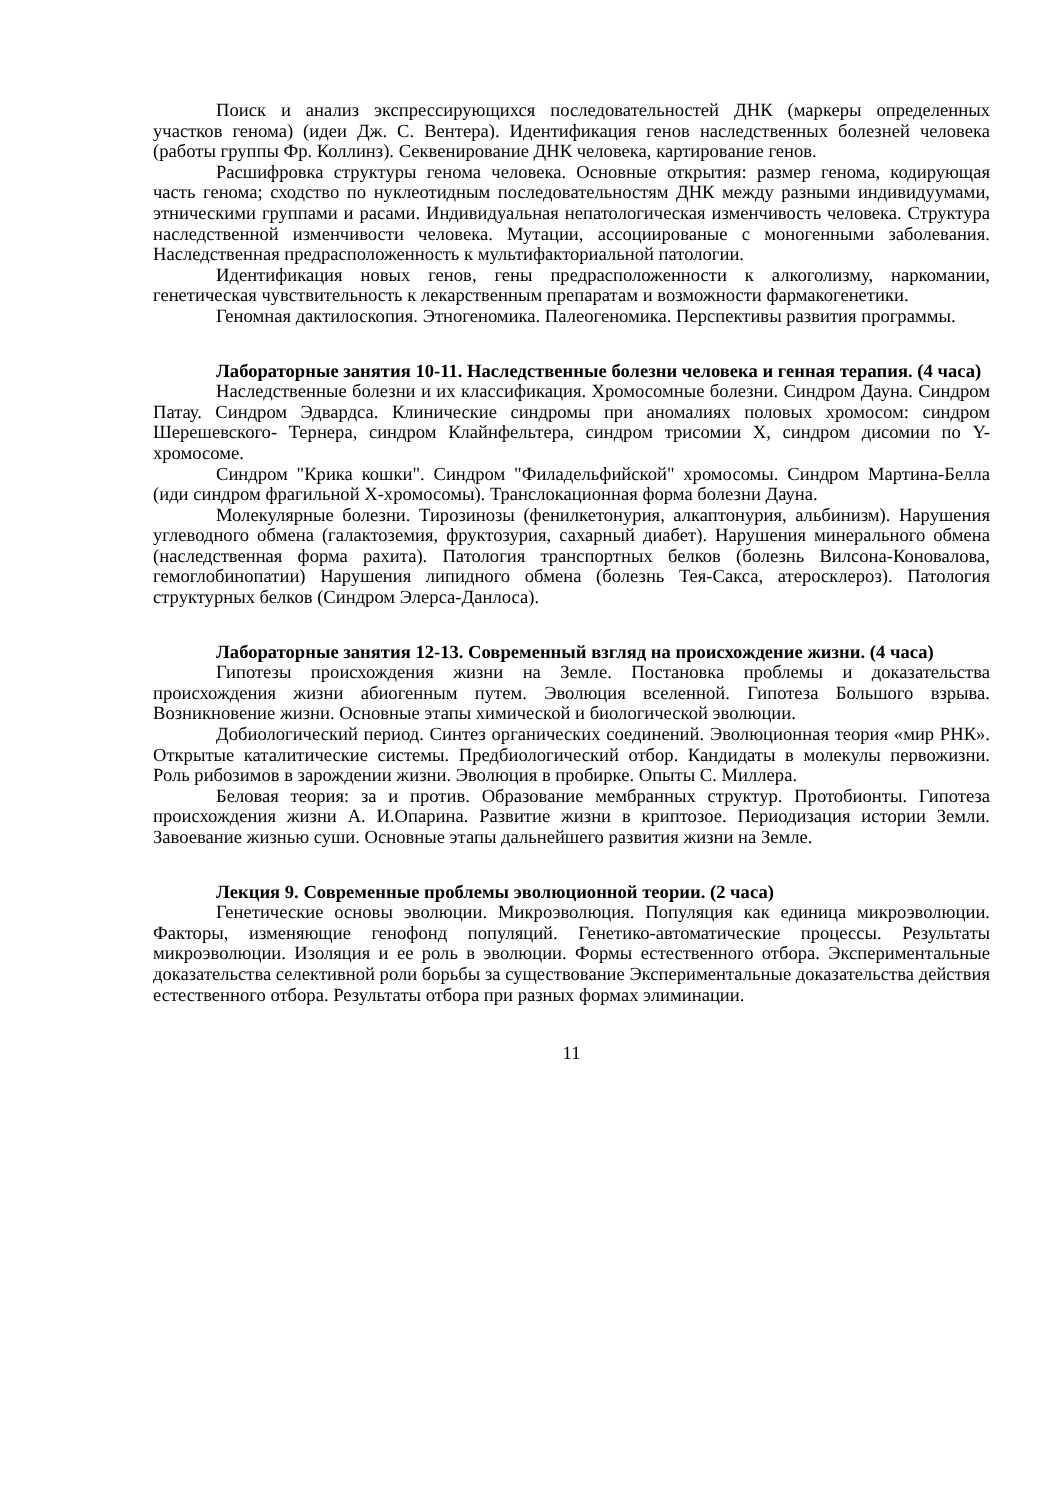Поиск и анализ экспрессирующихся последовательностей ДНК (маркеры определенных участков генома) (идеи Дж. С. Вентера). Идентификация генов наследственных болезней человека (работы группы Фр. Коллинз). Секвенирование ДНК человека, картирование генов.
Расшифровка структуры генома человека. Основные открытия: размер генома, кодирующая часть генома; сходство по нуклеотидным последовательностям ДНК между разными индивидуумами, этническими группами и расами. Индивидуальная непатологическая изменчивость человека. Структура наследственной изменчивости человека. Мутации, ассоциированые с моногенными заболевания. Наследственная предрасположенность к мультифакториальной патологии.
Идентификация новых генов, гены предрасположенности к алкоголизму, наркомании, генетическая чувствительность к лекарственным препаратам и возможности фармакогенетики.
Геномная дактилоскопия. Этногеномика. Палеогеномика. Перспективы развития программы.
Лабораторные занятия 10-11. Наследственные болезни человека и генная терапия. (4 часа)
Наследственные болезни и их классификация. Хромосомные болезни. Синдром Дауна. Синдром Патау. Синдром Эдвардса. Клинические синдромы при аномалиях половых хромосом: синдром Шерешевского- Тернера, синдром Клайнфельтера, синдром трисомии X, синдром дисомии по Y- хромосоме.
Синдром "Крика кошки". Синдром "Филадельфийской" хромосомы. Синдром Мартина-Белла (иди синдром фрагильной Х-хромосомы). Транслокационная форма болезни Дауна.
Молекулярные болезни. Тирозинозы (фенилкетонурия, алкаптонурия, альбинизм). Нарушения углеводного обмена (галактоземия, фруктозурия, сахарный диабет). Нарушения минерального обмена (наследственная форма рахита). Патология транспортных белков (болезнь Вилсона-Коновалова, гемоглобинопатии) Нарушения липидного обмена (болезнь Тея-Сакса, атеросклероз). Патология структурных белков (Синдром Элерса-Данлоса).
Лабораторные занятия 12-13. Современный взгляд на происхождение жизни. (4 часа)
Гипотезы происхождения жизни на Земле. Постановка проблемы и доказательства происхождения жизни абиогенным путем. Эволюция вселенной. Гипотеза Большого взрыва. Возникновение жизни. Основные этапы химической и биологической эволюции.
Добиологический период. Синтез органических соединений. Эволюционная теория «мир РНК». Открытые каталитические системы. Предбиологический отбор. Кандидаты в молекулы первожизни. Роль рибозимов в зарождении жизни. Эволюция в пробирке. Опыты С. Миллера.
Беловая теория: за и против. Образование мембранных структур. Протобионты. Гипотеза происхождения жизни А. И.Опарина. Развитие жизни в криптозое. Периодизация истории Земли. Завоевание жизнью суши. Основные этапы дальнейшего развития жизни на Земле.
Лекция 9. Современные проблемы эволюционной теории. (2 часа)
Генетические основы эволюции. Микроэволюция. Популяция как единица микроэволюции. Факторы, изменяющие генофонд популяций. Генетико-автоматические процессы. Результаты микроэволюции. Изоляция и ее роль в эволюции. Формы естественного отбора. Экспериментальные доказательства селективной роли борьбы за существование Экспериментальные доказательства действия естественного отбора. Результаты отбора при разных формах элиминации.
11